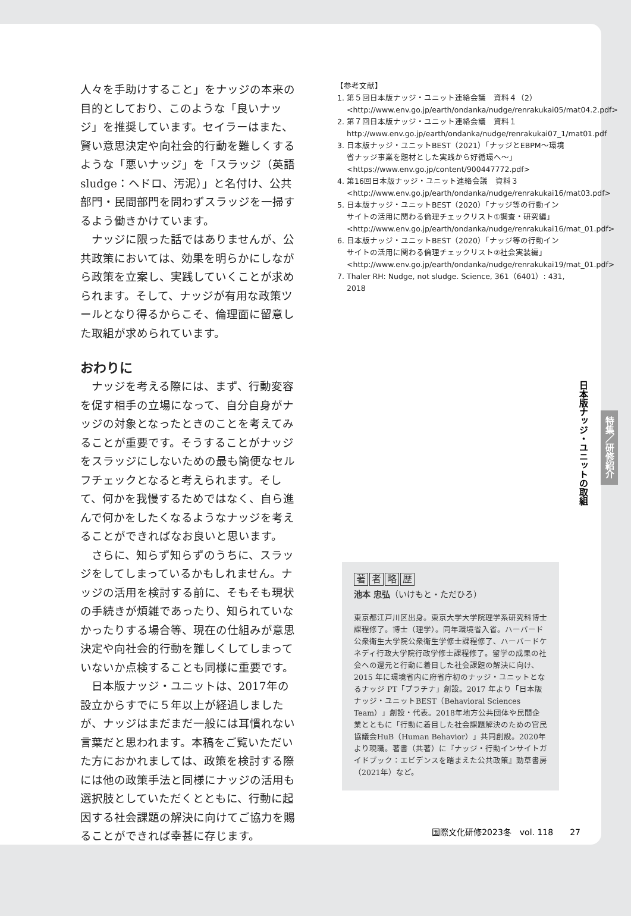人々を手助けすること」をナッジの本来の目的としており、このような「良いナッジ」を推奨しています。セイラーはまた、賢い意思決定や向社会的行動を難しくするような「悪いナッジ」を「スラッジ（英語sludge：ヘドロ、汚泥）」と名付け、公共部門・民間部門を問わずスラッジを一掃するよう働きかけています。
ナッジに限った話ではありませんが、公共政策においては、効果を明らかにしながら政策を立案し、実践していくことが求められます。そして、ナッジが有用な政策ツールとなり得るからこそ、倫理面に留意した取組が求められています。
おわりに
ナッジを考える際には、まず、行動変容を促す相手の立場になって、自分自身がナッジの対象となったときのことを考えてみることが重要です。そうすることがナッジをスラッジにしないための最も簡便なセルフチェックとなると考えられます。そして、何かを我慢するためではなく、自ら進んで何かをしたくなるようなナッジを考えることができればなお良いと思います。
さらに、知らず知らずのうちに、スラッジをしてしまっているかもしれません。ナッジの活用を検討する前に、そもそも現状の手続きが煩雑であったり、知られていなかったりする場合等、現在の仕組みが意思決定や向社会的行動を難しくしてしまっていないか点検することも同様に重要です。
日本版ナッジ・ユニットは、2017年の設立からすでに５年以上が経過しましたが、ナッジはまだまだ一般には耳慣れない言葉だと思われます。本稿をご覧いただいた方におかれましては、政策を検討する際には他の政策手法と同様にナッジの活用も選択肢としていただくとともに、行動に起因する社会課題の解決に向けてご協力を賜ることができれば幸甚に存じます。
【参考文献】
1. 第５回日本版ナッジ・ユニット連絡会議　資料４（2）<http://www.env.go.jp/earth/ondanka/nudge/renrakukai05/mat04.2.pdf>
2. 第７回日本版ナッジ・ユニット連絡会議　資料１ http://www.env.go.jp/earth/ondanka/nudge/renrakukai07_1/mat01.pdf
3. 日本版ナッジ・ユニットBEST（2021）「ナッジとEBPM〜環境省ナッジ事業を題材とした実践から好循環へ〜」<https://www.env.go.jp/content/900447772.pdf>
4. 第16回日本版ナッジ・ユニット連絡会議　資料３ <http://www.env.go.jp/earth/ondanka/nudge/renrakukai16/mat03.pdf>
5. 日本版ナッジ・ユニットBEST（2020）「ナッジ等の行動インサイトの活用に関わる倫理チェックリスト①調査・研究編」<http://www.env.go.jp/earth/ondanka/nudge/renrakukai16/mat_01.pdf>
6. 日本版ナッジ・ユニットBEST（2020）「ナッジ等の行動インサイトの活用に関わる倫理チェックリスト②社会実装編」<http://www.env.go.jp/earth/ondanka/nudge/renrakukai19/mat_01.pdf>
7. Thaler RH: Nudge, not sludge. Science, 361（6401）: 431, 2018
著者略歴
池本 忠弘（いけもと・ただひろ）
東京都江戸川区出身。東京大学大学院理学系研究科博士課程修了。博士（理学）。同年環境省入省。ハーバード公衆衛生大学院公衆衛生学修士課程修了、ハーバードケネディ行政大学院行政学修士課程修了。留学の成果の社会への還元と行動に着目した社会課題の解決に向け、2015 年に環境省内に府省庁初のナッジ・ユニットとなるナッジ PT「プラチナ」創設。2017 年より「日本版ナッジ・ユニットBEST（Behavioral Sciences Team）」創設・代表。2018年地方公共団体や民間企業とともに「行動に着目した社会課題解決のための官民協議会HuB（Human Behavior）」共同創設。2020年より現職。著書（共著）に『ナッジ・行動インサイトガイドブック：エビデンスを踏まえた公共政策』勁草書房（2021年）など。
日本版ナッジ・ユニットの取組
特集／研修紹介
国際文化研修2023冬　vol. 118　　27